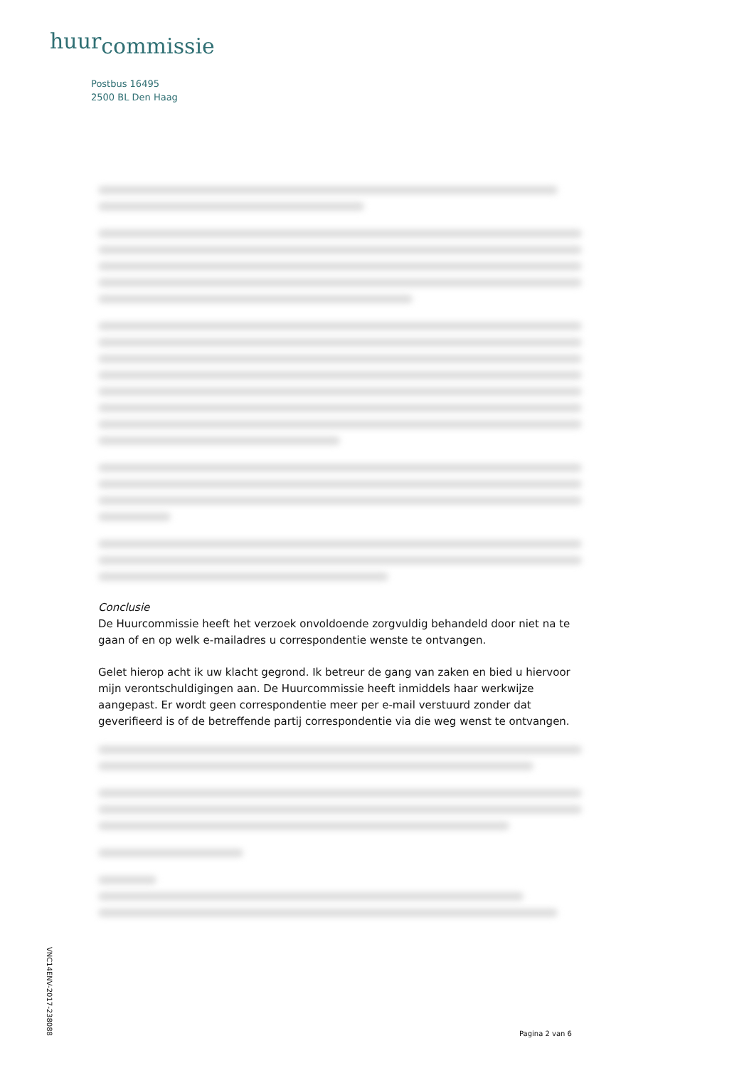huur<sub>commissie</sub>
Postbus 16495
2500 BL Den Haag
Conclusie
De Huurcommissie heeft het verzoek onvoldoende zorgvuldig behandeld door niet na te gaan of en op welk e-mailadres u correspondentie wenste te ontvangen.
Gelet hierop acht ik uw klacht gegrond. Ik betreur de gang van zaken en bied u hiervoor mijn verontschuldigingen aan. De Huurcommissie heeft inmiddels haar werkwijze aangepast. Er wordt geen correspondentie meer per e-mail verstuurd zonder dat geverifieerd is of de betreffende partij correspondentie via die weg wenst te ontvangen.
VNC14ENV-2017-238088
Pagina 2 van 6